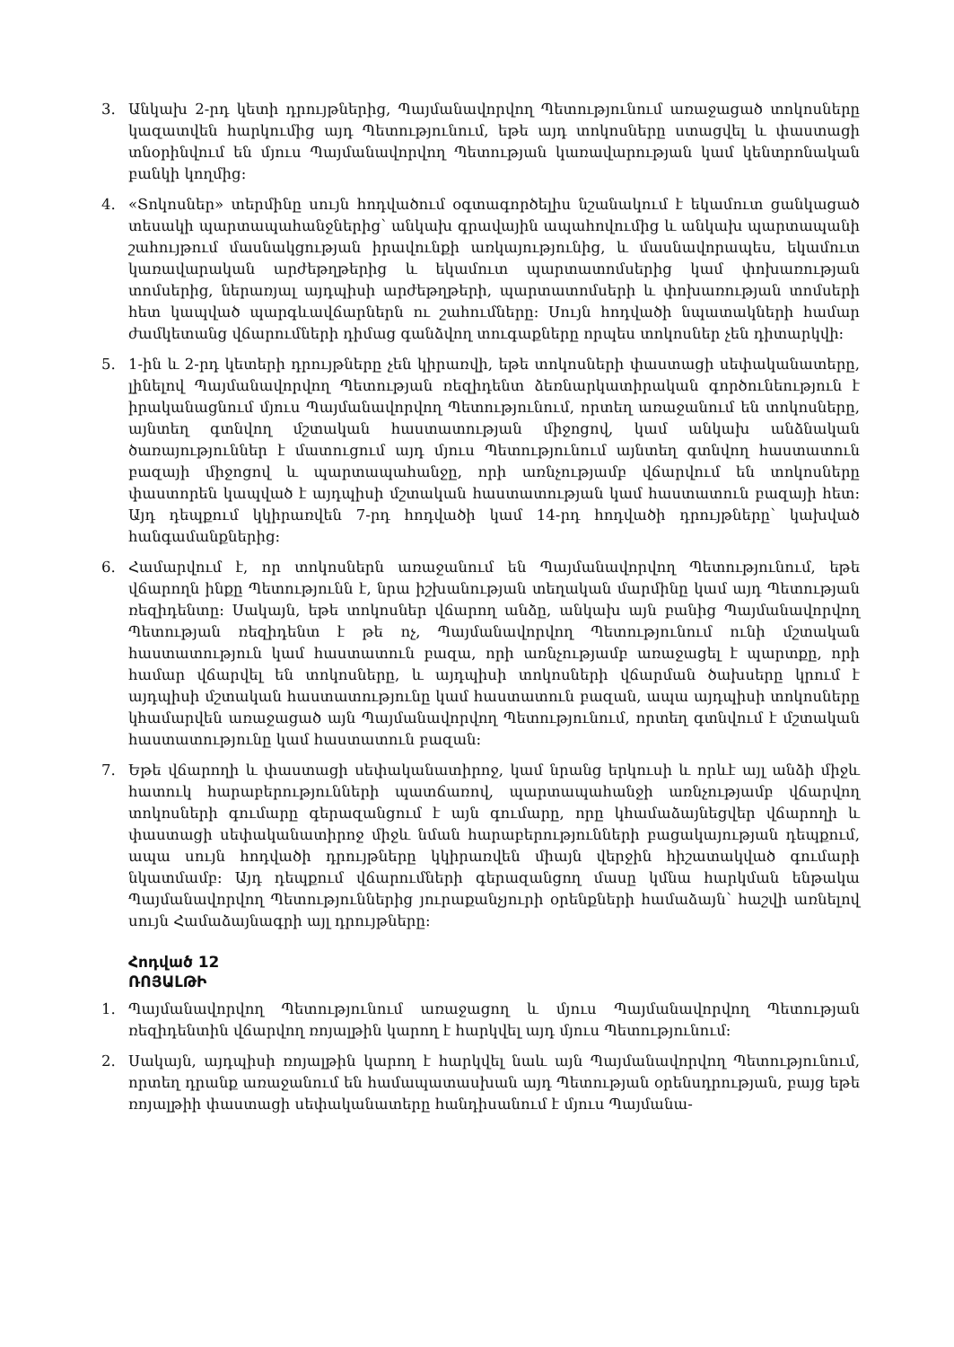3. Անկախ 2-րդ կետի դրույթներից, Պայմանավորվող Պետությունում առաջացած տոկոսները կազատվեն հարկումից այդ Պետությունում, եթե այդ տոկոսները ստացվել և փաստացի տնօրինվում են մյուս Պայմանավորվող Պետության կառավարության կամ կենտրոնական բանկի կողմից:
4. «Տոկոսներ» տերմինը սույն հոդվածում օգտագործելիս նշանակում է եկամուտ ցանկացած տեսակի պարտապահանջներից՝ անկախ գրավային ապահովումից և անկախ պարտապանի շահույթում մասնակցության իրավունքի առկայությունից, և մասնավորապես, եկամուտ կառավարական արժեթղթերից և եկամուտ պարտատոմսերից կամ փոխառության տոմսերից, ներառյալ այդպիսի արժեթղթերի, պարտատոմսերի և փոխառության տոմսերի հետ կապված պարգևավճարներն ու շահումները: Սույն հոդվածի նպատակների համար ժամկետանց վճարումների դիմաց գանձվող տուգաքները որպես տոկոսներ չեն դիտարկվի:
5. 1-ին և 2-րդ կետերի դրույթները չեն կիրառվի, եթե տոկոսների փաստացի սեփականատերը, լինելով Պայմանավորվող Պետության ռեզիդենտ ձեռնարկատիրական գործունեություն է իրականացնում մյուս Պայմանավորվող Պետությունում, որտեղ առաջանում են տոկոսները, այնտեղ գտնվող մշտական հաստատության միջոցով, կամ անկախ անձնական ծառայություններ է մատուցում այդ մյուս Պետությունում այնտեղ գտնվող հաստատուն բազայի միջոցով և պարտապահանջը, որի առնչությամբ վճարվում են տոկոսները փաստորեն կապված է այդպիսի մշտական հաստատության կամ հաստատուն բազայի հետ: Այդ դեպքում կկիրառվեն 7-րդ հոդվածի կամ 14-րդ հոդվածի դրույթները՝ կախված հանգամանքներից:
6. Համարվում է, որ տոկոսներն առաջանում են Պայմանավորվող Պետությունում, եթե վճարողն ինքը Պետությունն է, նրա իշխանության տեղական մարմինը կամ այդ Պետության ռեզիդենտը: Սակայն, եթե տոկոսներ վճարող անձը, անկախ այն բանից Պայմանավորվող Պետության ռեզիդենտ է թե ոչ, Պայմանավորվող Պետությունում ունի մշտական հաստատություն կամ հաստատուն բազա, որի առնչությամբ առաջացել է պարտքը, որի համար վճարվել են տոկոսները, և այդպիսի տոկոսների վճարման ծախսերը կրում է այդպիսի մշտական հաստատությունը կամ հաստատուն բազան, ապա այդպիսի տոկոսները կհամարվեն առաջացած այն Պայմանավորվող Պետությունում, որտեղ գտնվում է մշտական հաստատությունը կամ հաստատուն բազան:
7. Եթե վճարողի և փաստացի սեփականատիրոջ, կամ նրանց երկուսի և որևէ այլ անձի միջև հատուկ հարաբերությունների պատճառով, պարտապահանջի առնչությամբ վճարվող տոկոսների գումարը գերազանցում է այն գումարը, որը կհամաձայնեցվեր վճարողի և փաստացի սեփականատիրոջ միջև նման հարաբերությունների բացակայության դեպքում, ապա սույն հոդվածի դրույթները կկիրառվեն միայն վերջին հիշատակված գումարի նկատմամբ: Այդ դեպքում վճարումների գերազանցող մասը կմնա հարկման ենթակա Պայմանավորվող Պետություններից յուրաքանչյուրի օրենքների համաձայն՝ հաշվի առնելով սույն Համաձայնագրի այլ դրույթները:
Հոդված 12
ՌՈՅԱԼԹԻ
1. Պայմանավորվող Պետությունում առաջացող և մյուս Պայմանավորվող Պետության ռեզիդենտին վճարվող ռոյալթին կարող է հարկվել այդ մյուս Պետությունում:
2. Սակայն, այդպիսի ռոյալթին կարող է հարկվել նաև այն Պայմանավորվող Պետությունում, որտեղ դրանք առաջանում են համապատասխան այդ Պետության օրենսդրության, բայց եթե ռոյալթիի փաստացի սեփականատերը հանդիսանում է մյուս Պայմանա-